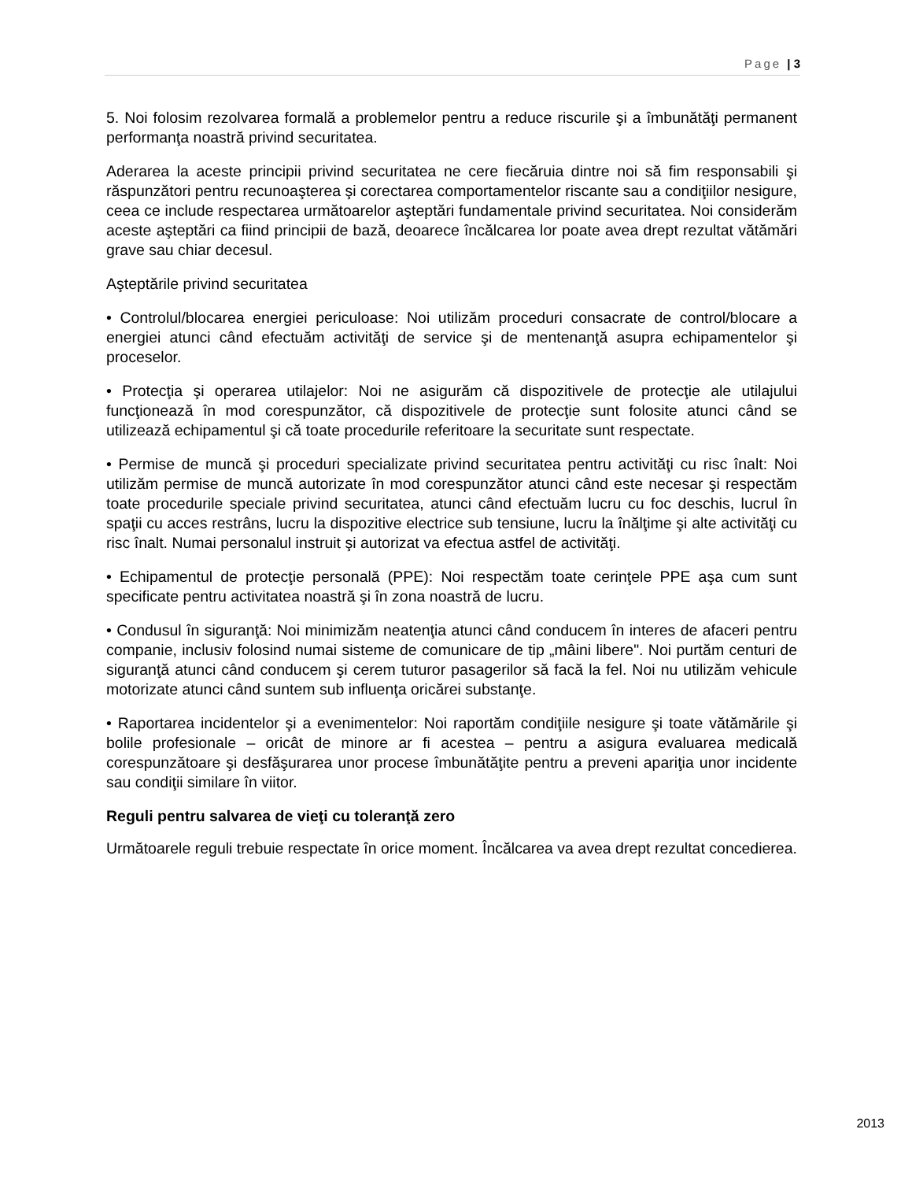Page | 3
5. Noi folosim rezolvarea formală a problemelor pentru a reduce riscurile şi a îmbunătăţi permanent performanţa noastră privind securitatea.
Aderarea la aceste principii privind securitatea ne cere fiecăruia dintre noi să fim responsabili şi răspunzători pentru recunoaşterea şi corectarea comportamentelor riscante sau a condiţiilor nesigure, ceea ce include respectarea următoarelor aşteptări fundamentale privind securitatea. Noi considerăm aceste aşteptări ca fiind principii de bază, deoarece încălcarea lor poate avea drept rezultat vătămări grave sau chiar decesul.
Aşteptările privind securitatea
• Controlul/blocarea energiei periculoase: Noi utilizăm proceduri consacrate de control/blocare a energiei atunci când efectuăm activităţi de service şi de mentenanţă asupra echipamentelor şi proceselor.
• Protecţia şi operarea utilajelor: Noi ne asigurăm că dispozitivele de protecţie ale utilajului funcţionează în mod corespunzător, că dispozitivele de protecţie sunt folosite atunci când se utilizează echipamentul şi că toate procedurile referitoare la securitate sunt respectate.
• Permise de muncă şi proceduri specializate privind securitatea pentru activităţi cu risc înalt: Noi utilizăm permise de muncă autorizate în mod corespunzător atunci când este necesar şi respectăm toate procedurile speciale privind securitatea, atunci când efectuăm lucru cu foc deschis, lucrul în spaţii cu acces restrâns, lucru la dispozitive electrice sub tensiune, lucru la înălţime şi alte activităţi cu risc înalt. Numai personalul instruit şi autorizat va efectua astfel de activităţi.
• Echipamentul de protecţie personală (PPE): Noi respectăm toate cerinţele PPE aşa cum sunt specificate pentru activitatea noastră şi în zona noastră de lucru.
• Condusul în siguranţă: Noi minimizăm neatenţia atunci când conducem în interes de afaceri pentru companie, inclusiv folosind numai sisteme de comunicare de tip „mâini libere". Noi purtăm centuri de siguranţă atunci când conducem şi cerem tuturor pasagerilor să facă la fel. Noi nu utilizăm vehicule motorizate atunci când suntem sub influenţa oricărei substanţe.
• Raportarea incidentelor şi a evenimentelor: Noi raportăm condiţiile nesigure şi toate vătămările şi bolile profesionale – oricât de minore ar fi acestea – pentru a asigura evaluarea medicală corespunzătoare şi desfăşurarea unor procese îmbunătăţite pentru a preveni apariţia unor incidente sau condiţii similare în viitor.
Reguli pentru salvarea de vieţi cu toleranţă zero
Următoarele reguli trebuie respectate în orice moment. Încălcarea va avea drept rezultat concedierea.
2013